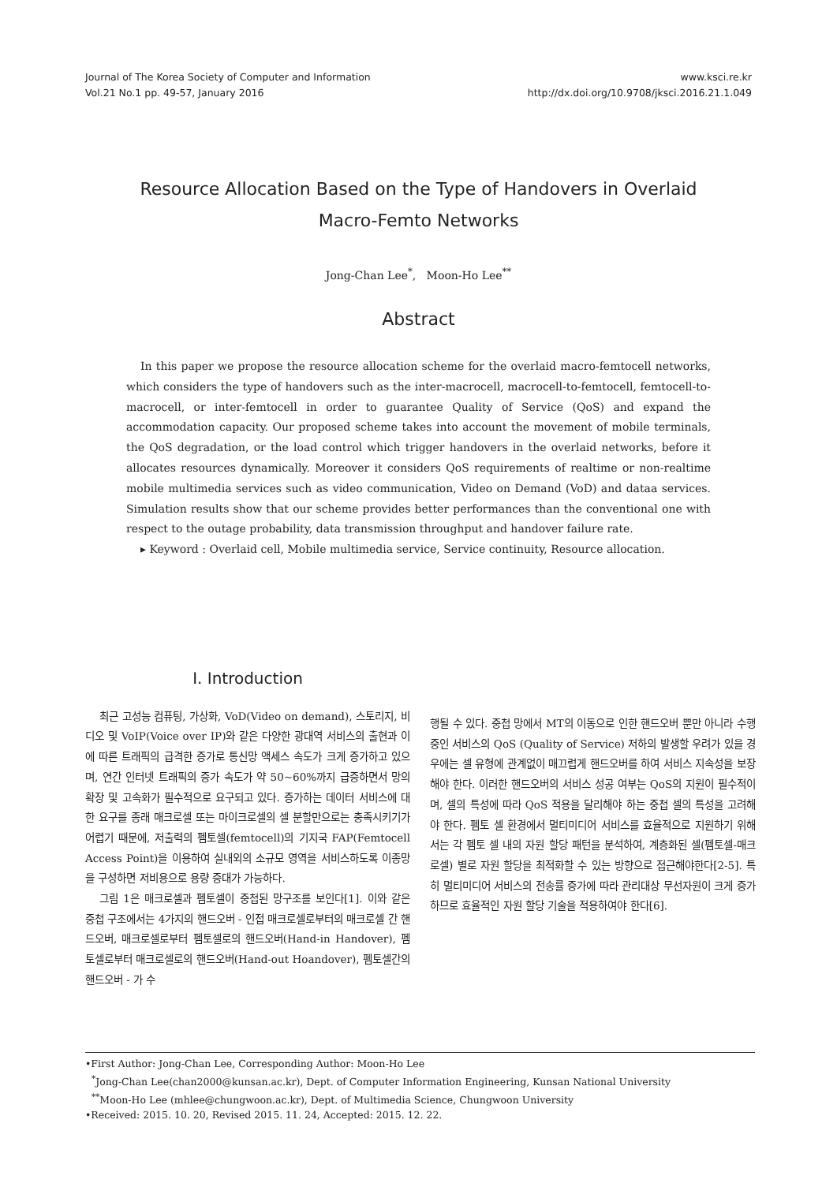Journal of The Korea Society of Computer and Information
Vol.21 No.1 pp. 49-57, January 2016
www.ksci.re.kr
http://dx.doi.org/10.9708/jksci.2016.21.1.049
Resource Allocation Based on the Type of Handovers in Overlaid Macro-Femto Networks
Jong-Chan Lee<sup>*</sup>, Moon-Ho Lee<sup>**</sup>
Abstract
In this paper we propose the resource allocation scheme for the overlaid macro-femtocell networks, which considers the type of handovers such as the inter-macrocell, macrocell-to-femtocell, femtocell-to-macrocell, or inter-femtocell in order to guarantee Quality of Service (QoS) and expand the accommodation capacity. Our proposed scheme takes into account the movement of mobile terminals, the QoS degradation, or the load control which trigger handovers in the overlaid networks, before it allocates resources dynamically. Moreover it considers QoS requirements of realtime or non-realtime mobile multimedia services such as video communication, Video on Demand (VoD) and dataa services. Simulation results show that our scheme provides better performances than the conventional one with respect to the outage probability, data transmission throughput and handover failure rate.
▸ Keyword : Overlaid cell, Mobile multimedia service, Service continuity, Resource allocation.
I. Introduction
최근 고성능 컴퓨팅, 가상화, VoD(Video on demand), 스토리지, 비디오 및 VoIP(Voice over IP)와 같은 다양한 광대역 서비스의 출현과 이에 따른 트래픽의 급격한 증가로 통신망 액세스 속도가 크게 증가하고 있으며, 연간 인터넷 트래픽의 증가 속도가 약 50~60%까지 급증하면서 망의 확장 및 고속화가 필수적으로 요구되고 있다. 증가하는 데이터 서비스에 대한 요구를 종래 매크로셀 또는 마이크로셀의 셀 분할만으로는 충족시키기가 어렵기 때문에, 저출력의 펨토셀(femtocell)의 기지국 FAP(Femtocell Access Point)을 이용하여 실내외의 소규모 영역을 서비스하도록 이종망을 구성하면 저비용으로 용량 증대가 가능하다.
그림 1은 매크로셀과 펨토셀이 중첩된 망구조를 보인다[1]. 이와 같은 중첩 구조에서는 4가지의 핸드오버 - 인접 매크로셀로부터의 매크로셀 간 핸드오버, 매크로셀로부터 펨토셀로의 핸드오버(Hand-in Handover), 펨토셀로부터 매크로셀로의 핸드오버(Hand-out Hoandover), 펨토셀간의 핸드오버 - 가 수
행될 수 있다. 중첩 망에서 MT의 이동으로 인한 핸드오버 뿐만 아니라 수행중인 서비스의 QoS (Quality of Service) 저하의 발생할 우려가 있을 경우에는 셀 유형에 관계없이 매끄럽게 핸드오버를 하여 서비스 지속성을 보장해야 한다. 이러한 핸드오버의 서비스 성공 여부는 QoS의 지원이 필수적이며, 셀의 특성에 따라 QoS 적용을 달리해야 하는 중첩 셀의 특성을 고려해야 한다. 펨토 셀 환경에서 멀티미디어 서비스를 효율적으로 지원하기 위해서는 각 펨토 셀 내의 자원 할당 패턴을 분석하여, 계층화된 셀(펨토셀-매크로셀) 별로 자원 할당을 최적화할 수 있는 방향으로 접근해야한다[2-5]. 특히 멀티미디어 서비스의 전송률 증가에 따라 관리대상 무선자원이 크게 증가하므로 효율적인 자원 할당 기술을 적용하여야 한다[6].
•First Author: Jong-Chan Lee, Corresponding Author: Moon-Ho Lee
<sup>*</sup> Jong-Chan Lee(chan2000@kunsan.ac.kr), Dept. of Computer Information Engineering, Kunsan National University
<sup>**</sup> Moon-Ho Lee (mhlee@chungwoon.ac.kr), Dept. of Multimedia Science, Chungwoon University
•Received: 2015. 10. 20, Revised 2015. 11. 24, Accepted: 2015. 12. 22.